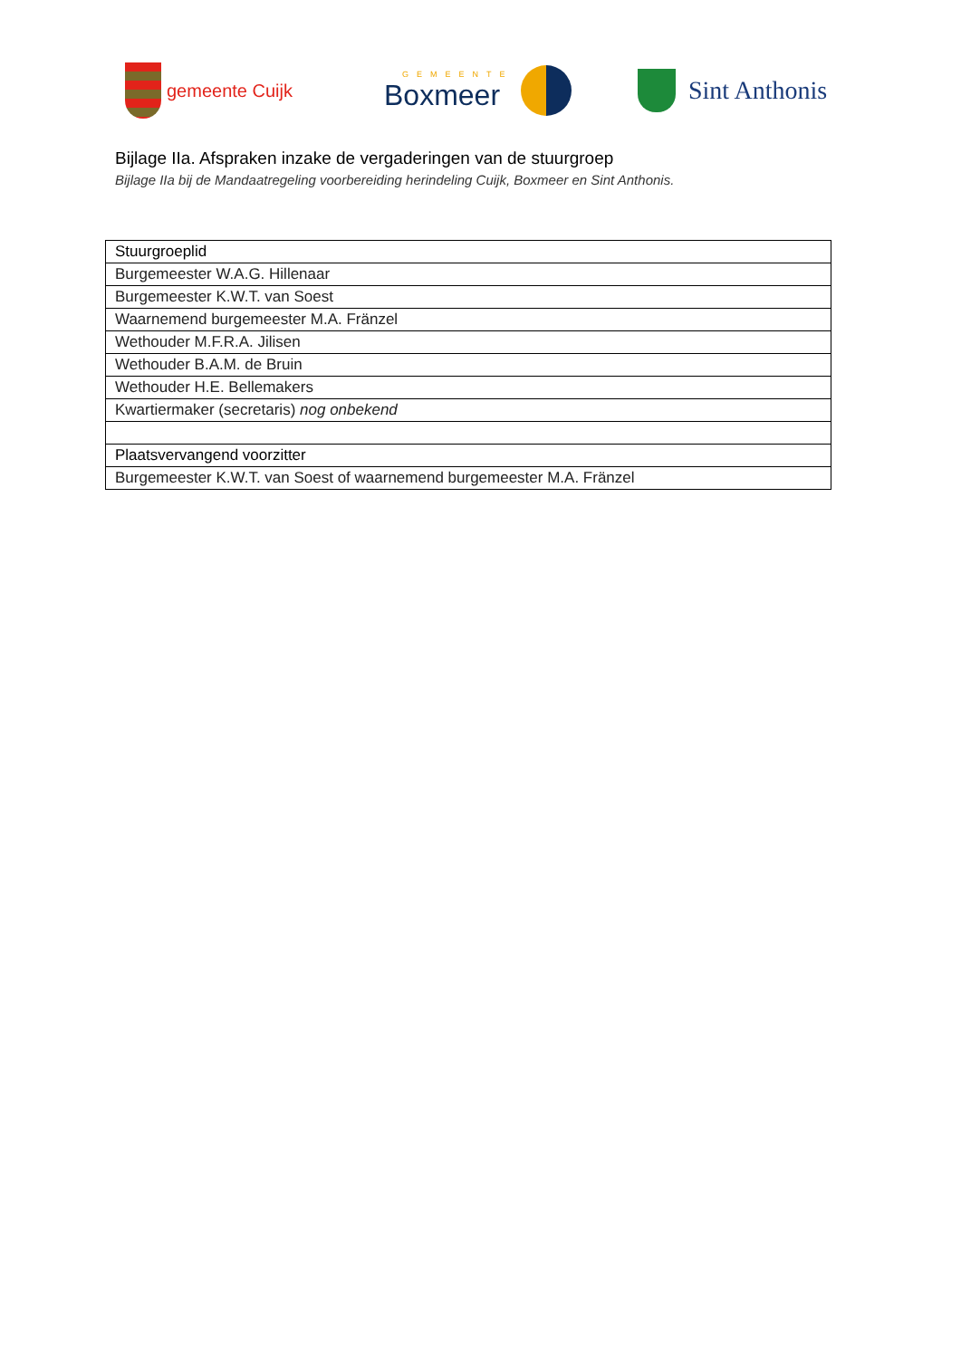gemeente Cuijk
GEMEENTE
Boxmeer
Sint Anthonis
Bijlage IIa. Afspraken inzake de vergaderingen van de stuurgroep
Bijlage IIa bij de Mandaatregeling voorbereiding herindeling Cuijk, Boxmeer en Sint Anthonis.
| Stuurgroeplid |
| --- |
| Burgemeester W.A.G. Hillenaar |
| Burgemeester K.W.T. van Soest |
| Waarnemend burgemeester M.A. Fränzel |
| Wethouder M.F.R.A. Jilisen |
| Wethouder B.A.M. de Bruin |
| Wethouder H.E. Bellemakers |
| Kwartiermaker (secretaris) nog onbekend |
| Plaatsvervangend voorzitter |
| Burgemeester K.W.T. van Soest of waarnemend burgemeester M.A. Fränzel |